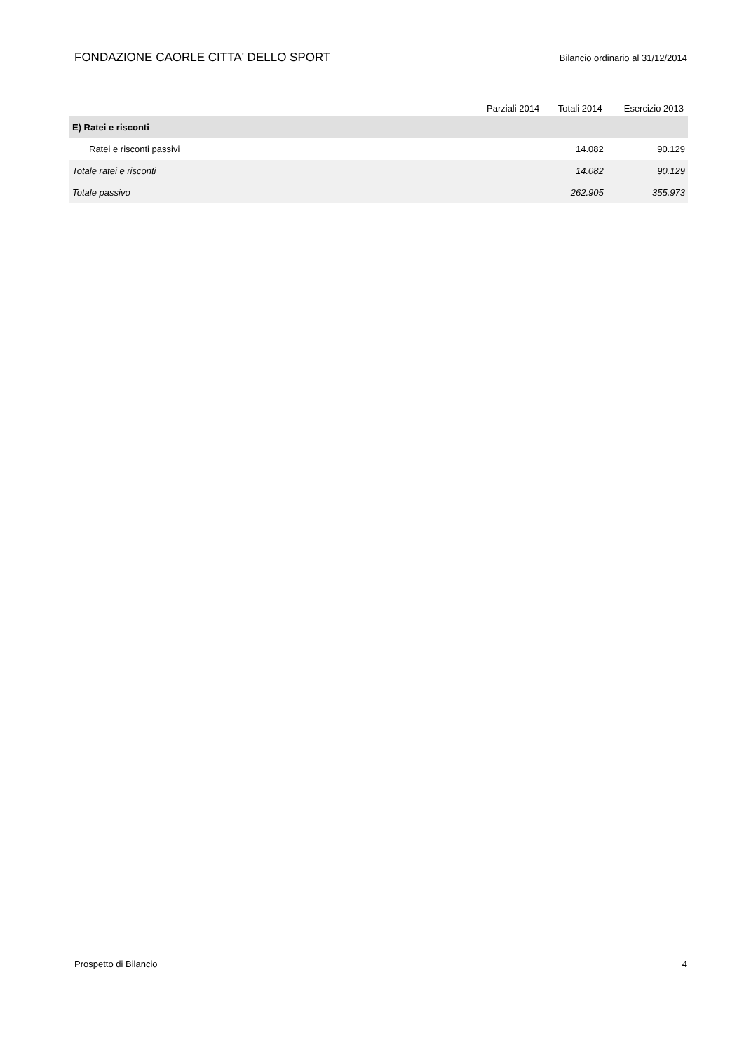FONDAZIONE CAORLE CITTA' DELLO SPORT Bilancio ordinario al 31/12/2014
| | Parziali 2014 | Totali 2014 | Esercizio 2013 |
| --- | --- | --- | --- |
| E) Ratei e risconti | | | |
| Ratei e risconti passivi | | 14.082 | 90.129 |
| Totale ratei e risconti | | 14.082 | 90.129 |
| Totale passivo | | 262.905 | 355.973 |
Prospetto di Bilancio 4